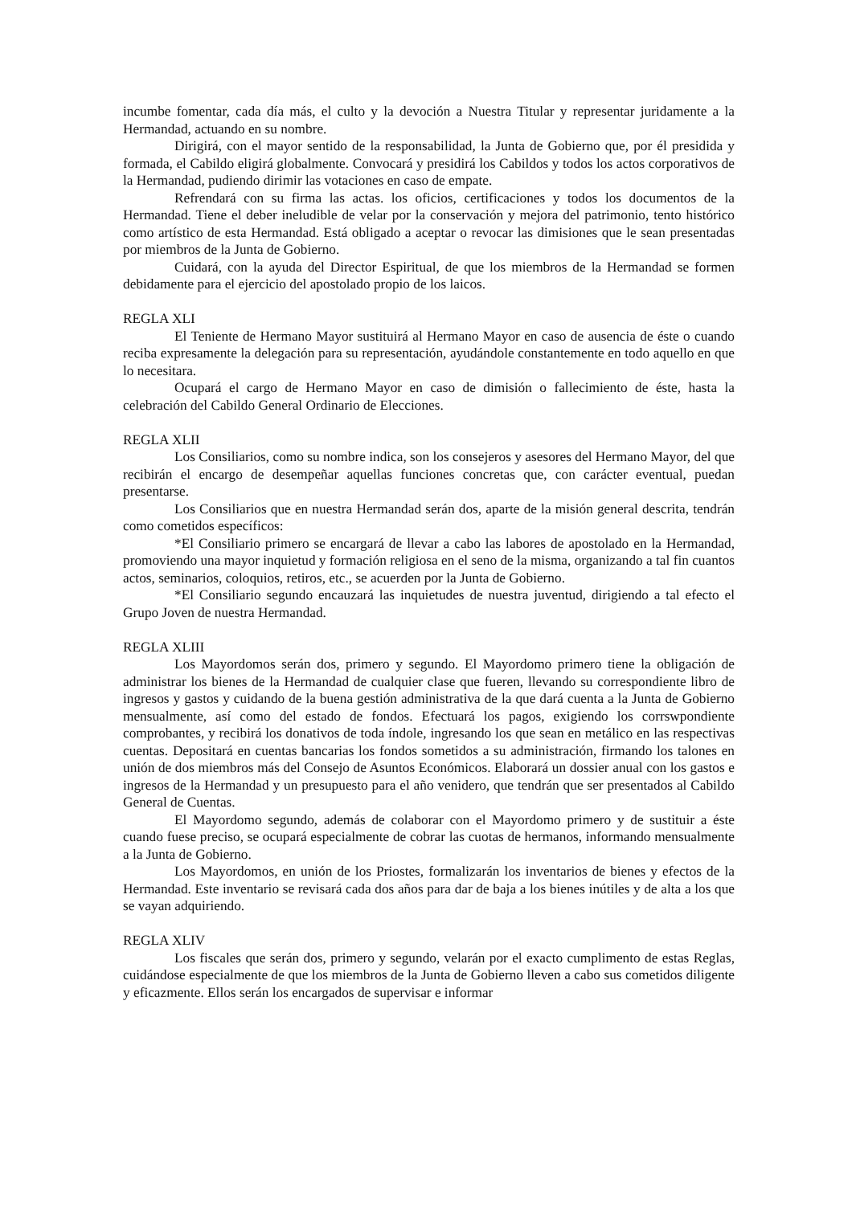incumbe fomentar, cada día más, el culto y la devoción a Nuestra Titular y representar juridamente a la Hermandad, actuando en su nombre.
Dirigirá, con el mayor sentido de la responsabilidad, la Junta de Gobierno que, por él presidida y formada, el Cabildo eligirá globalmente. Convocará y presidirá los Cabildos y todos los actos corporativos de la Hermandad, pudiendo dirimir las votaciones en caso de empate.
Refrendará con su firma las actas. los oficios, certificaciones y todos los documentos de la Hermandad. Tiene el deber ineludible de velar por la conservación y mejora del patrimonio, tento histórico como artístico de esta Hermandad. Está obligado a aceptar o revocar las dimisiones que le sean presentadas por miembros de la Junta de Gobierno.
Cuidará, con la ayuda del Director Espiritual, de que los miembros de la Hermandad se formen debidamente para el ejercicio del apostolado propio de los laicos.
REGLA XLI
El Teniente de Hermano Mayor sustituirá al Hermano Mayor en caso de ausencia de éste o cuando reciba expresamente la delegación para su representación, ayudándole constantemente en todo aquello en que lo necesitara.
Ocupará el cargo de Hermano Mayor en caso de dimisión o fallecimiento de éste, hasta la celebración del Cabildo General Ordinario de Elecciones.
REGLA XLII
Los Consiliarios, como su nombre indica, son los consejeros y asesores del Hermano Mayor, del que recibirán el encargo de desempeñar aquellas funciones concretas que, con carácter eventual, puedan presentarse.
Los Consiliarios que en nuestra Hermandad serán dos, aparte de la misión general descrita, tendrán como cometidos específicos:
*El Consiliario primero se encargará de llevar a cabo las labores de apostolado en la Hermandad, promoviendo una mayor inquietud y formación religiosa en el seno de la misma, organizando a tal fin cuantos actos, seminarios, coloquios, retiros, etc., se acuerden por la Junta de Gobierno.
*El Consiliario segundo encauzará las inquietudes de nuestra juventud, dirigiendo a tal efecto el Grupo Joven de nuestra Hermandad.
REGLA XLIII
Los Mayordomos serán dos, primero y segundo. El Mayordomo primero tiene la obligación de administrar los bienes de la Hermandad de cualquier clase que fueren, llevando su correspondiente libro de ingresos y gastos y cuidando de la buena gestión administrativa de la que dará cuenta a la Junta de Gobierno mensualmente, así como del estado de fondos. Efectuará los pagos, exigiendo los corrswpondiente comprobantes, y recibirá los donativos de toda índole, ingresando los que sean en metálico en las respectivas cuentas. Depositará en cuentas bancarias los fondos sometidos a su administración, firmando los talones en unión de dos miembros más del Consejo de Asuntos Económicos. Elaborará un dossier anual con los gastos e ingresos de la Hermandad y un presupuesto para el año venidero, que tendrán que ser presentados al Cabildo General de Cuentas.
El Mayordomo segundo, además de colaborar con el Mayordomo primero y de sustituir a éste cuando fuese preciso, se ocupará especialmente de cobrar las cuotas de hermanos, informando mensualmente a la Junta de Gobierno.
Los Mayordomos, en unión de los Priostes, formalizarán los inventarios de bienes y efectos de la Hermandad. Este inventario se revisará cada dos años para dar de baja a los bienes inútiles y de alta a los que se vayan adquiriendo.
REGLA XLIV
Los fiscales que serán dos, primero y segundo, velarán por el exacto cumplimento de estas Reglas, cuidándose especialmente de que los miembros de la Junta de Gobierno lleven a cabo sus cometidos diligente y eficazmente. Ellos serán los encargados de supervisar e informar